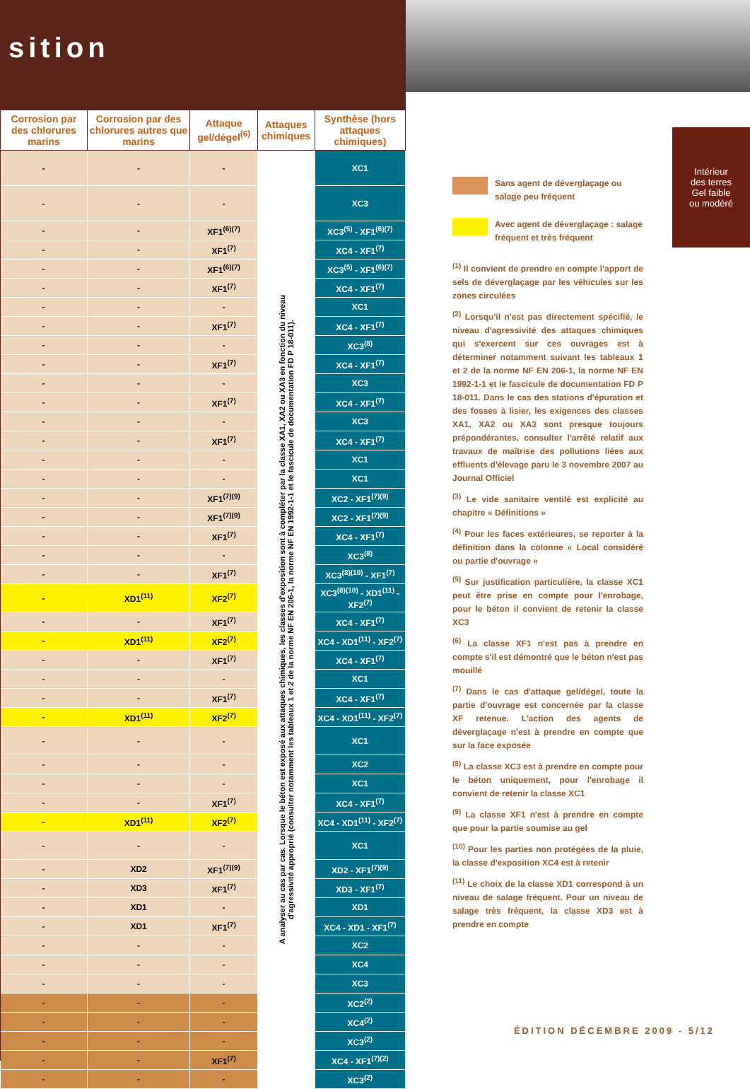sition
| Corrosion par des chlorures marins | Corrosion par des chlorures autres que marins | Attaque gel/dégel<sup>(6)</sup> | Attaques chimiques | Synthèse (hors attaques chimiques) |
| --- | --- | --- | --- | --- |
| - | - | - | A analyser au cas par cas. Lorsque le béton est exposé aux attaques chimiques, les classes d'exposition sont à compléter par la classe XA1, XA2 ou XA3 en fonction du niveau d'agressivité approprié (consulter notamment les tableaux 1 et 2 de la norme NF EN 206-1, la norme NF EN 1992-1-1 et le fascicule de documentation FD P 18-011). | XC1 |
| - | - | - | | XC3 |
| - | - | XF1<sup>(6)(7)</sup> | | XC3<sup>(5)</sup> - XF1<sup>(6)(7)</sup> |
| - | - | XF1<sup>(7)</sup> | | XC4 - XF1<sup>(7)</sup> |
| - | - | XF1<sup>(6)(7)</sup> | | XC3<sup>(5)</sup> - XF1<sup>(6)(7)</sup> |
| - | - | XF1<sup>(7)</sup> | | XC4 - XF1<sup>(7)</sup> |
| - | - | - | | XC1 |
| - | - | XF1<sup>(7)</sup> | | XC4 - XF1<sup>(7)</sup> |
| - | - | - | | XC3<sup>(8)</sup> |
| - | - | XF1<sup>(7)</sup> | | XC4 - XF1<sup>(7)</sup> |
| - | - | - | | XC3 |
| - | - | XF1<sup>(7)</sup> | | XC4 - XF1<sup>(7)</sup> |
| - | - | - | | XC3 |
| - | - | XF1<sup>(7)</sup> | | XC4 - XF1<sup>(7)</sup> |
| - | - | - | | XC1 |
| - | - | - | | XC1 |
| - | - | XF1<sup>(7)(9)</sup> | | XC2 - XF1<sup>(7)(9)</sup> |
| - | - | XF1<sup>(7)(9)</sup> | | XC2 - XF1<sup>(7)(9)</sup> |
| - | - | XF1<sup>(7)</sup> | | XC4 - XF1<sup>(7)</sup> |
| - | - | - | | XC3<sup>(8)</sup> |
| - | - | XF1<sup>(7)</sup> | | XC3<sup>(8)(10)</sup> - XF1<sup>(7)</sup> |
| - | XD1<sup>(11)</sup> | XF2<sup>(7)</sup> | | XC3<sup>(8)(10)</sup> - XD1<sup>(11)</sup> - XF2<sup>(7)</sup> |
| - | - | XF1<sup>(7)</sup> | | XC4 - XF1<sup>(7)</sup> |
| - | XD1<sup>(11)</sup> | XF2<sup>(7)</sup> | | XC4 - XD1<sup>(11)</sup> - XF2<sup>(7)</sup> |
| - | - | XF1<sup>(7)</sup> | | XC4 - XF1<sup>(7)</sup> |
| - | - | - | | XC1 |
| - | - | XF1<sup>(7)</sup> | | XC4 - XF1<sup>(7)</sup> |
| - | XD1<sup>(11)</sup> | XF2<sup>(7)</sup> | | XC4 - XD1<sup>(11)</sup> - XF2<sup>(7)</sup> |
| - | - | - | | XC1 |
| - | - | - | | XC2 |
| - | - | - | | XC1 |
| - | - | XF1<sup>(7)</sup> | | XC4 - XF1<sup>(7)</sup> |
| - | XD1<sup>(11)</sup> | XF2<sup>(7)</sup> | | XC4 - XD1<sup>(11)</sup> - XF2<sup>(7)</sup> |
| - | - | - | | XC1 |
| - | XD2 | XF1<sup>(7)(9)</sup> | | XD2 - XF1<sup>(7)(9)</sup> |
| - | XD3 | XF1<sup>(7)</sup> | | XD3 - XF1<sup>(7)</sup> |
| - | XD1 | - | | XD1 |
| - | XD1 | XF1<sup>(7)</sup> | | XC4 - XD1 - XF1<sup>(7)</sup> |
| - | - | - | | XC2 |
| - | - | - | | XC4 |
| - | - | - | | XC3 |
| - | - | - | | XC2<sup>(2)</sup> |
| - | - | - | | XC4<sup>(2)</sup> |
| - | - | - | | XC3<sup>(2)</sup> |
| - | - | XF1<sup>(7)</sup> | | XC4 - XF1<sup>(7)(2)</sup> |
| - | - | - | | XC3<sup>(2)</sup> |
Intérieur
des terres
Gel faible
ou modéré
Sans agent de déverglaçage ou salage peu fréquent
Avec agent de déverglaçage : salage fréquent et très fréquent
<sup>(1)</sup> Il convient de prendre en compte l'apport de sels de déverglaçage par les véhicules sur les zones circulées
<sup>(2)</sup> Lorsqu'il n'est pas directement spécifié, le niveau d'agressivité des attaques chimiques qui s'exercent sur ces ouvrages est à déterminer notamment suivant les tableaux 1 et 2 de la norme NF EN 206-1, la norme NF EN 1992-1-1 et le fascicule de documentation FD P 18-011. Dans le cas des stations d'épuration et des fosses à lisier, les exigences des classes XA1, XA2 ou XA3 sont presque toujours prépondérantes, consulter l'arrêté relatif aux travaux de maîtrise des pollutions liées aux effluents d'élevage paru le 3 novembre 2007 au Journal Officiel
<sup>(3)</sup> Le vide sanitaire ventilé est explicité au chapitre « Définitions »
<sup>(4)</sup> Pour les faces extérieures, se reporter à la définition dans la colonne « Local considéré ou partie d'ouvrage »
<sup>(5)</sup> Sur justification particulière, la classe XC1 peut être prise en compte pour l'enrobage, pour le béton il convient de retenir la classe XC3
<sup>(6)</sup> La classe XF1 n'est pas à prendre en compte s'il est démontré que le béton n'est pas mouillé
<sup>(7)</sup> Dans le cas d'attaque gel/dégel, toute la partie d'ouvrage est concernée par la classe XF retenue. L'action des agents de déverglaçage n'est à prendre en compte que sur la face exposée
<sup>(8)</sup> La classe XC3 est à prendre en compte pour le béton uniquement, pour l'enrobage il convient de retenir la classe XC1
<sup>(9)</sup> La classe XF1 n'est à prendre en compte que pour la partie soumise au gel
<sup>(10)</sup> Pour les parties non protégées de la pluie, la classe d'exposition XC4 est à retenir
<sup>(11)</sup> Le choix de la classe XD1 correspond à un niveau de salage fréquent. Pour un niveau de salage très fréquent, la classe XD3 est à prendre en compte
ÉDITION DÉCEMBRE 2009 - 5/12